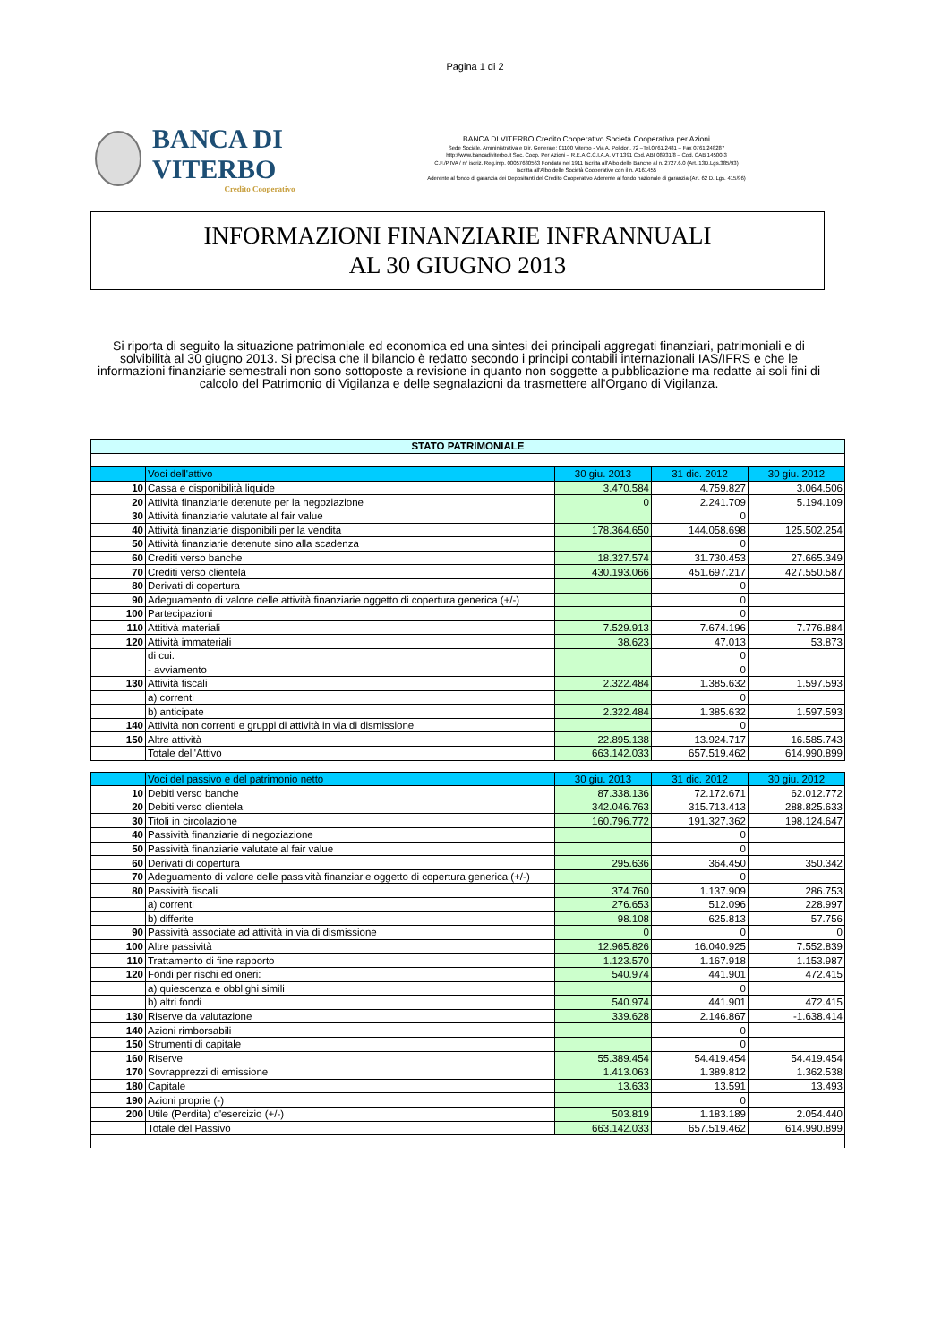Pagina 1 di 2
BANCA DI VITERBO
Credito Cooperativo
BANCA DI VITERBO Credito Cooperativo Società Cooperativa per Azioni
Sede Sociale, Amministrativa e Dir. Generale: 01100 Viterbo - Via A. Polidori, 72 –Tel.0761.2481 – Fax 0761.248287
http://www.bancadiviterbo.it Soc. Coop. Per Azioni – R.E.A.C.C.I.A.A. VT 1391 Cod. ABI 08931/8 – Cod. CAB 14500-3
C.F./P.IVA / n° iscriz. Reg.imp. 00057680563 Fondata nel 1911 Iscritta all'Albo delle Banche al n. 2727.6.0 (Art. 13D.Lgs.385/93)
Iscritta all'Albo delle Società Cooperative con il n. A161455
Aderente al fondo di garanzia dei Depositanti del Credito Cooperativo Aderente al fondo nazionale di garanzia (Art. 62 D. Lgs. 415/96)
INFORMAZIONI FINANZIARIE INFRANNUALI
AL 30 GIUGNO 2013
Si riporta di seguito la situazione patrimoniale ed economica ed una sintesi dei principali aggregati finanziari, patrimoniali e di solvibilità al 30 giugno 2013. Si precisa che il bilancio è redatto secondo i principi contabili internazionali IAS/IFRS e che le informazioni finanziarie semestrali non sono sottoposte a revisione in quanto non soggette a pubblicazione ma redatte ai soli fini di calcolo del Patrimonio di Vigilanza e delle segnalazioni da trasmettere all'Organo di Vigilanza.
| STATO PATRIMONIALE | | | | |
| --- | --- | --- | --- | --- |
| | Voci dell'attivo | 30 giu. 2013 | 31 dic. 2012 | 30 giu. 2012 |
| 10 | Cassa e disponibilità liquide | 3.470.584 | 4.759.827 | 3.064.506 |
| 20 | Attività finanziarie detenute per la negoziazione | 0 | 2.241.709 | 5.194.109 |
| 30 | Attività finanziarie valutate al fair value | | 0 | |
| 40 | Attività finanziarie disponibili per la vendita | 178.364.650 | 144.058.698 | 125.502.254 |
| 50 | Attività finanziarie detenute sino alla scadenza | | 0 | |
| 60 | Crediti verso banche | 18.327.574 | 31.730.453 | 27.665.349 |
| 70 | Crediti verso clientela | 430.193.066 | 451.697.217 | 427.550.587 |
| 80 | Derivati di copertura | | 0 | |
| 90 | Adeguamento di valore delle attività finanziarie oggetto di copertura generica (+/-) | | 0 | |
| 100 | Partecipazioni | | 0 | |
| 110 | Attitivà materiali | 7.529.913 | 7.674.196 | 7.776.884 |
| 120 | Attività immateriali | 38.623 | 47.013 | 53.873 |
| | di cui: | | 0 | |
| | - avviamento | | 0 | |
| 130 | Attività fiscali | 2.322.484 | 1.385.632 | 1.597.593 |
| | a) correnti | | 0 | |
| | b) anticipate | 2.322.484 | 1.385.632 | 1.597.593 |
| 140 | Attività non correnti e gruppi di attività in via di dismissione | | 0 | |
| 150 | Altre attività | 22.895.138 | 13.924.717 | 16.585.743 |
| | Totale dell'Attivo | 663.142.033 | 657.519.462 | 614.990.899 |
| | Voci del passivo e del patrimonio netto | 30 giu. 2013 | 31 dic. 2012 | 30 giu. 2012 |
| 10 | Debiti verso banche | 87.338.136 | 72.172.671 | 62.012.772 |
| 20 | Debiti verso clientela | 342.046.763 | 315.713.413 | 288.825.633 |
| 30 | Titoli in circolazione | 160.796.772 | 191.327.362 | 198.124.647 |
| 40 | Passività finanziarie di negoziazione | | 0 | |
| 50 | Passività finanziarie valutate al fair value | | 0 | |
| 60 | Derivati di copertura | 295.636 | 364.450 | 350.342 |
| 70 | Adeguamento di valore delle passività finanziarie oggetto di copertura generica (+/-) | | 0 | |
| 80 | Passività fiscali | 374.760 | 1.137.909 | 286.753 |
| | a) correnti | 276.653 | 512.096 | 228.997 |
| | b) differite | 98.108 | 625.813 | 57.756 |
| 90 | Passività associate ad attività in via di dismissione | 0 | 0 | 0 |
| 100 | Altre passività | 12.965.826 | 16.040.925 | 7.552.839 |
| 110 | Trattamento di fine rapporto | 1.123.570 | 1.167.918 | 1.153.987 |
| 120 | Fondi per rischi ed oneri: | 540.974 | 441.901 | 472.415 |
| | a) quiescenza e obblighi simili | | 0 | |
| | b) altri fondi | 540.974 | 441.901 | 472.415 |
| 130 | Riserve da valutazione | 339.628 | 2.146.867 | -1.638.414 |
| 140 | Azioni rimborsabili | | 0 | |
| 150 | Strumenti di capitale | | 0 | |
| 160 | Riserve | 55.389.454 | 54.419.454 | 54.419.454 |
| 170 | Sovrapprezzi di emissione | 1.413.063 | 1.389.812 | 1.362.538 |
| 180 | Capitale | 13.633 | 13.591 | 13.493 |
| 190 | Azioni proprie (-) | | 0 | |
| 200 | Utile (Perdita) d'esercizio (+/-) | 503.819 | 1.183.189 | 2.054.440 |
| | Totale del Passivo | 663.142.033 | 657.519.462 | 614.990.899 |